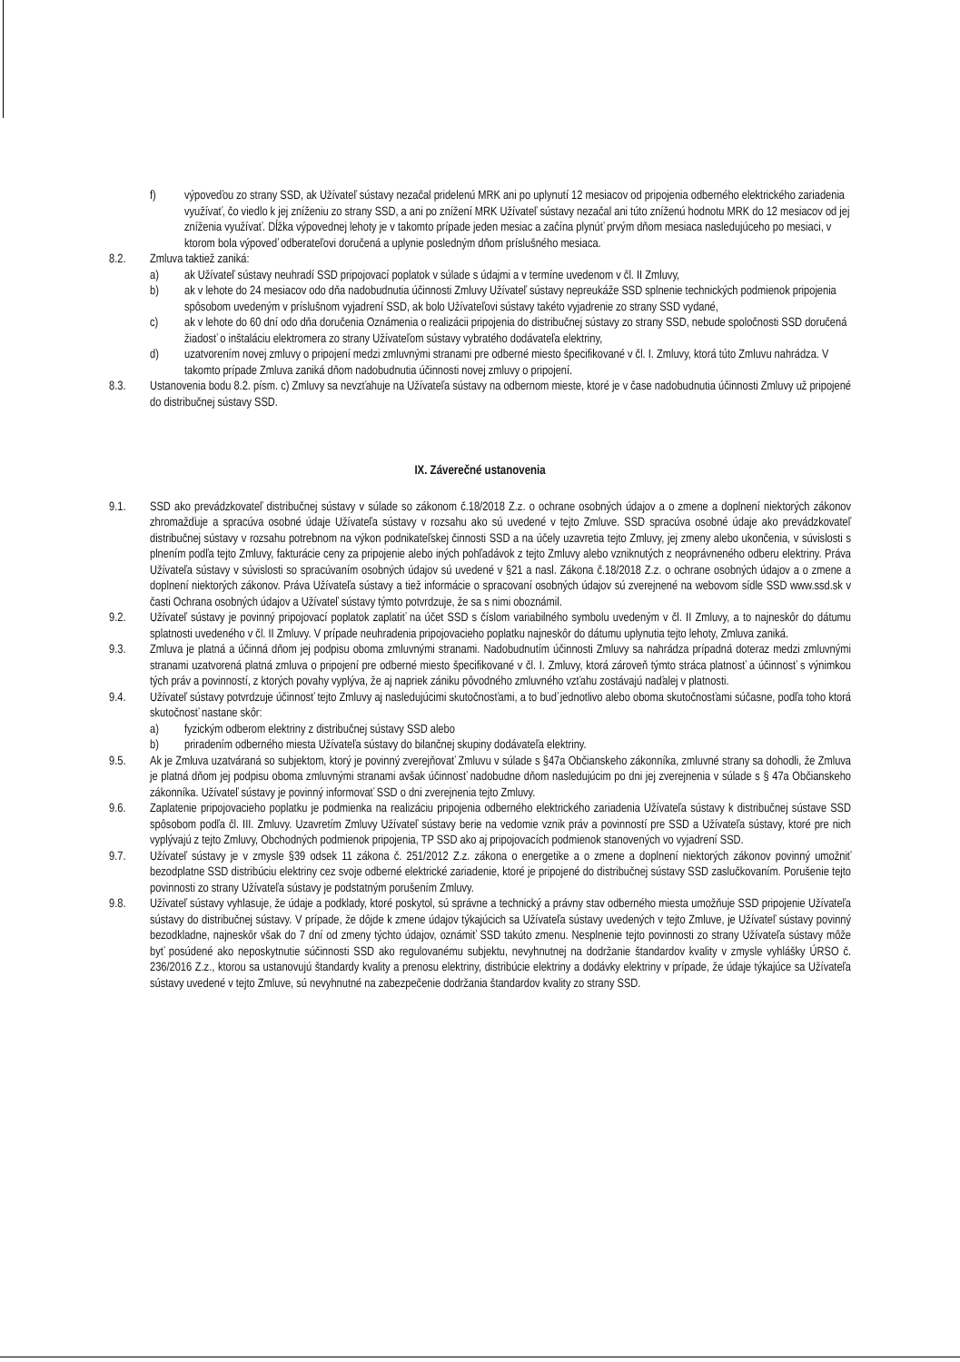f) výpoveďou zo strany SSD, ak Užívateľ sústavy nezačal pridelenú MRK ani po uplynutí 12 mesiacov od pripojenia odberného elektrického zariadenia využívať, čo viedlo k jej zníženiu zo strany SSD, a ani po znížení MRK Užívateľ sústavy nezačal ani túto zníženú hodnotu MRK do 12 mesiacov od jej zníženia využívať. Dĺžka výpovednej lehoty je v takomto prípade jeden mesiac a začína plynúť prvým dňom mesiaca nasledujúceho po mesiaci, v ktorom bola výpoveď odberateľovi doručená a uplynie posledným dňom príslušného mesiaca.
8.2. Zmluva taktiež zaniká:
a) ak Užívateľ sústavy neuhradí SSD pripojovací poplatok v súlade s údajmi a v termíne uvedenom v čl. II Zmluvy,
b) ak v lehote do 24 mesiacov odo dňa nadobudnutia účinnosti Zmluvy Užívateľ sústavy nepreukáže SSD splnenie technických podmienok pripojenia spôsobom uvedeným v príslušnom vyjadrení SSD, ak bolo Užívateľovi sústavy takéto vyjadrenie zo strany SSD vydané,
c) ak v lehote do 60 dní odo dňa doručenia Oznámenia o realizácii pripojenia do distribučnej sústavy zo strany SSD, nebude spoločnosti SSD doručená žiadosť o inštaláciu elektromera zo strany Užívateľom sústavy vybratého dodávateľa elektriny,
d) uzatvorením novej zmluvy o pripojení medzi zmluvnými stranami pre odberné miesto špecifikované v čl. I. Zmluvy, ktorá túto Zmluvu nahrádza. V takomto prípade Zmluva zaniká dňom nadobudnutia účinnosti novej zmluvy o pripojení.
8.3. Ustanovenia bodu 8.2. písm. c) Zmluvy sa nevzťahuje na Užívateľa sústavy na odbernom mieste, ktoré je v čase nadobudnutia účinnosti Zmluvy už pripojené do distribučnej sústavy SSD.
IX. Záverečné ustanovenia
9.1. SSD ako prevádzkovateľ distribučnej sústavy v súlade so zákonom č.18/2018 Z.z. o ochrane osobných údajov a o zmene a doplnení niektorých zákonov zhromažďuje a spracúva osobné údaje Užívateľa sústavy v rozsahu ako sú uvedené v tejto Zmluve. SSD spracúva osobné údaje ako prevádzkovateľ distribučnej sústavy v rozsahu potrebnom na výkon podnikateľskej činnosti SSD a na účely uzavretia tejto Zmluvy, jej zmeny alebo ukončenia, v súvislosti s plnením podľa tejto Zmluvy, fakturácie ceny za pripojenie alebo iných pohľadávok z tejto Zmluvy alebo vzniknutých z neoprávneného odberu elektriny. Práva Užívateľa sústavy v súvislosti so spracúvaním osobných údajov sú uvedené v §21 a nasl. Zákona č.18/2018 Z.z. o ochrane osobných údajov a o zmene a doplnení niektorých zákonov. Práva Užívateľa sústavy a tiež informácie o spracovaní osobných údajov sú zverejnené na webovom sídle SSD www.ssd.sk v časti Ochrana osobných údajov a Užívateľ sústavy týmto potvrdzuje, že sa s nimi oboznámil.
9.2. Užívateľ sústavy je povinný pripojovací poplatok zaplatiť na účet SSD s číslom variabilného symbolu uvedeným v čl. II Zmluvy, a to najneskôr do dátumu splatnosti uvedeného v čl. II Zmluvy. V prípade neuhradenia pripojovacieho poplatku najneskôr do dátumu uplynutia tejto lehoty, Zmluva zaniká.
9.3. Zmluva je platná a účinná dňom jej podpisu oboma zmluvnými stranami. Nadobudnutím účinnosti Zmluvy sa nahrádza prípadná doteraz medzi zmluvnými stranami uzatvorená platná zmluva o pripojení pre odberné miesto špecifikované v čl. I. Zmluvy, ktorá zároveň týmto stráca platnosť a účinnosť s výnimkou tých práv a povinností, z ktorých povahy vyplýva, že aj napriek zániku pôvodného zmluvného vzťahu zostávajú naďalej v platnosti.
9.4. Užívateľ sústavy potvrdzuje účinnosť tejto Zmluvy aj nasledujúcimi skutočnosťami, a to buď jednotlivo alebo oboma skutočnosťami súčasne, podľa toho ktorá skutočnosť nastane skôr:
a) fyzickým odberom elektriny z distribučnej sústavy SSD alebo
b) priradením odberného miesta Užívateľa sústavy do bilančnej skupiny dodávateľa elektriny.
9.5. Ak je Zmluva uzatváraná so subjektom, ktorý je povinný zverejňovať Zmluvu v súlade s §47a Občianskeho zákonníka, zmluvné strany sa dohodli, že Zmluva je platná dňom jej podpisu oboma zmluvnými stranami avšak účinnosť nadobudne dňom nasledujúcim po dni jej zverejnenia v súlade s § 47a Občianskeho zákonníka. Užívateľ sústavy je povinný informovať SSD o dni zverejnenia tejto Zmluvy.
9.6. Zaplatenie pripojovacieho poplatku je podmienka na realizáciu pripojenia odberného elektrického zariadenia Užívateľa sústavy k distribučnej sústave SSD spôsobom podľa čl. III. Zmluvy. Uzavretím Zmluvy Užívateľ sústavy berie na vedomie vznik práv a povinností pre SSD a Užívateľa sústavy, ktoré pre nich vyplývajú z tejto Zmluvy, Obchodných podmienok pripojenia, TP SSD ako aj pripojovacích podmienok stanovených vo vyjadrení SSD.
9.7. Užívateľ sústavy je v zmysle §39 odsek 11 zákona č. 251/2012 Z.z. zákona o energetike a o zmene a doplnení niektorých zákonov povinný umožniť bezodplatne SSD distribúciu elektriny cez svoje odberné elektrické zariadenie, ktoré je pripojené do distribučnej sústavy SSD zaslučkovaním. Porušenie tejto povinnosti zo strany Užívateľa sústavy je podstatným porušením Zmluvy.
9.8. Užívateľ sústavy vyhlasuje, že údaje a podklady, ktoré poskytol, sú správne a technický a právny stav odberného miesta umožňuje SSD pripojenie Užívateľa sústavy do distribučnej sústavy. V prípade, že dôjde k zmene údajov týkajúcich sa Užívateľa sústavy uvedených v tejto Zmluve, je Užívateľ sústavy povinný bezodkladne, najneskôr však do 7 dní od zmeny týchto údajov, oznámiť SSD takúto zmenu. Nesplnenie tejto povinnosti zo strany Užívateľa sústavy môže byť posúdené ako neposkytnutie súčinnosti SSD ako regulovanému subjektu, nevyhnutnej na dodržanie štandardov kvality v zmysle vyhlášky ÚRSO č. 236/2016 Z.z., ktorou sa ustanovujú štandardy kvality a prenosu elektriny, distribúcie elektriny a dodávky elektriny v prípade, že údaje týkajúce sa Užívateľa sústavy uvedené v tejto Zmluve, sú nevyhnutné na zabezpečenie dodržania štandardov kvality zo strany SSD.